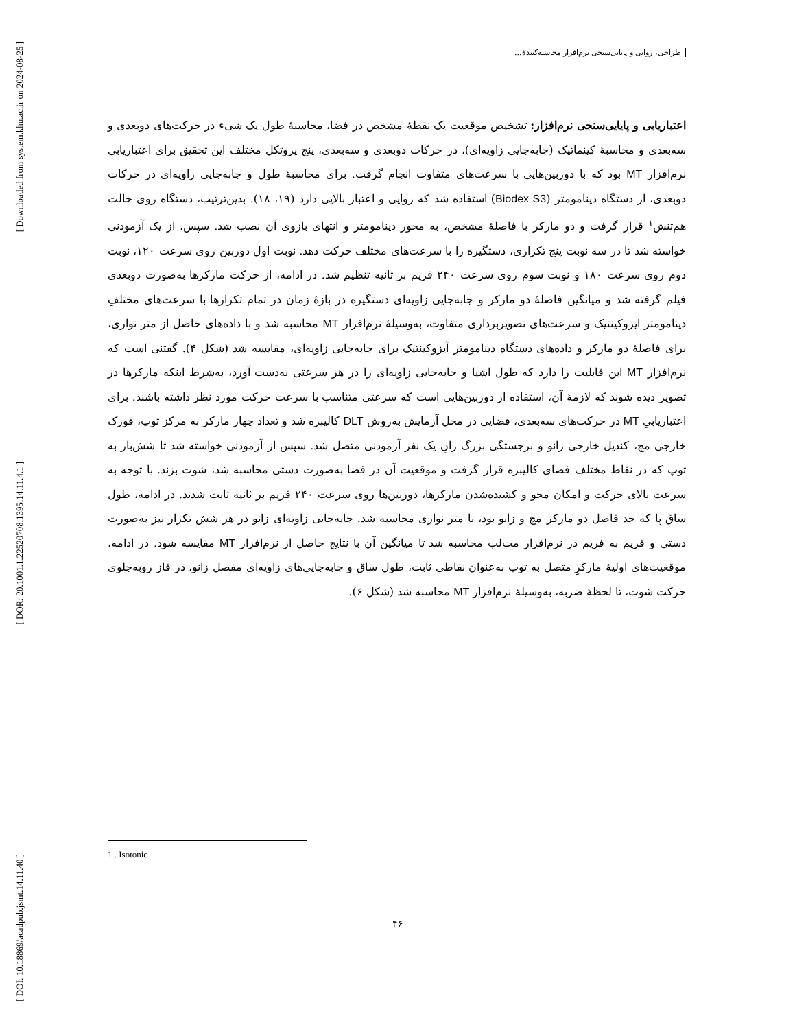[ Downloaded from system.khu.ac.ir on 2024-08-25 ]
[ DOR: 20.1001.1.22520708.1395.14.11.4.1 ]
[ DOI: 10.18869/acadpub.jsmt.14.11.40 ]
طراحی، روایی و پایایی‌سنجی نرم‌افزار محاسبه‌کنندۀ...
اعتباریابی و پایایی‌سنجی نرم‌افزار: تشخیص موقعیت یک نقطۀ مشخص در فضا، محاسبۀ طول یک شیء در حرکت‌های دوبعدی و سه‌بعدی و محاسبۀ کینماتیک (جابه‌جایی زاویه‌ای)، در حرکات دوبعدی و سه‌بعدی، پنج پروتکل مختلف این تحقیق برای اعتباریابی نرم‌افزار MT بود که با دوربین‌هایی با سرعت‌های متفاوت انجام گرفت. برای محاسبۀ طول و جابه‌جایی زاویه‌ای در حرکات دوبعدی، از دستگاه دینامومتر (Biodex S3) استفاده شد که روایی و اعتبار بالایی دارد (۱۹، ۱۸). بدین‌ترتیب، دستگاه روی حالت هم‌تنش<sup>۱</sup> قرار گرفت و دو مارکر با فاصلۀ مشخص، به محور دینامومتر و انتهای بازوی آن نصب شد. سپس، از یک آزمودنی خواسته شد تا در سه نوبت پنج تکراری، دستگیره را با سرعت‌های مختلف حرکت دهد. نوبت اول دوربین روی سرعت ۱۲۰، نوبت دوم روی سرعت ۱۸۰ و نوبت سوم روی سرعت ۲۴۰ فریم بر ثانیه تنظیم شد. در ادامه، از حرکت مارکرها به‌صورت دوبعدی فیلم گرفته شد و میانگین فاصلۀ دو مارکر و جابه‌جایی زاویه‌ای دستگیره در بازۀ زمان در تمام تکرارها با سرعت‌های مختلفِ دینامومتر ایزوکینتیک و سرعت‌های تصویربرداری متفاوت، به‌وسیلۀ نرم‌افزار MT محاسبه شد و با داده‌های حاصل از متر نواری، برای فاصلۀ دو مارکر و داده‌های دستگاه دینامومتر آیزوکینتیک برای جابه‌جایی زاویه‌ای، مقایسه شد (شکل ۴). گفتنی است که نرم‌افزار MT این قابلیت را دارد که طول اشیا و جابه‌جایی زاویه‌ای را در هر سرعتی به‌دست آورد، به‌شرط اینکه مارکرها در تصویر دیده شوند که لازمۀ آن، استفاده از دوربین‌هایی است که سرعتی متناسب با سرعت حرکت مورد نظر داشته باشند. برای اعتباریابیِ MT در حرکت‌های سه‌بعدی، فضایی در محل آزمایش به‌روش DLT کالیبره شد و تعداد چهار مارکر به مرکز توپ، قوزک خارجی مچ، کندیل خارجی زانو و برجستگی بزرگ رانِ یک نفر آزمودنی متصل شد. سپس از آزمودنی خواسته شد تا شش‌بار به توپ که در نقاط مختلف فضای کالیبره قرار گرفت و موقعیت آن در فضا به‌صورت دستی محاسبه شد، شوت بزند. با توجه به سرعت بالای حرکت و امکان محو و کشیده‌شدن مارکرها، دوربین‌ها روی سرعت ۲۴۰ فریم بر ثانیه ثابت شدند. در ادامه، طول ساق پا که حد فاصل دو مارکر مچ و زانو بود، با متر نواری محاسبه شد. جابه‌جایی زاویه‌ای زانو در هر شش تکرار نیز به‌صورت دستی و فریم به فریم در نرم‌افزار مت‌لب محاسبه شد تا میانگین آن با نتایج حاصل از نرم‌افزار MT مقایسه شود. در ادامه، موقعیت‌های اولیۀ مارکرِ متصل به توپ به‌عنوان نقاطی ثابت، طول ساق و جابه‌جایی‌های زاویه‌ای مفصل زانو، در فاز روبه‌جلوی حرکت شوت، تا لحظۀ ضربه، به‌وسیلۀ نرم‌افزار MT محاسبه شد (شکل ۶).
1 . Isotonic
۴۶